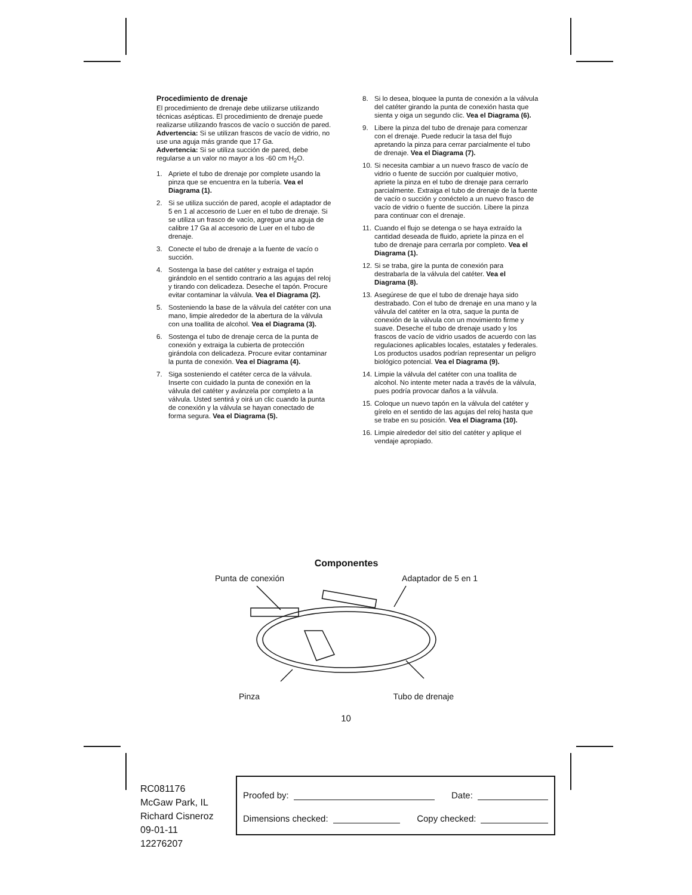Procedimiento de drenaje
El procedimiento de drenaje debe utilizarse utilizando técnicas asépticas. El procedimiento de drenaje puede realizarse utilizando frascos de vacío o succión de pared.
Advertencia: Si se utilizan frascos de vacío de vidrio, no use una aguja más grande que 17 Ga.
Advertencia: Si se utiliza succión de pared, debe regularse a un valor no mayor a los -60 cm H<sub>2</sub>O.
1. Apriete el tubo de drenaje por complete usando la pinza que se encuentra en la tubería. Vea el Diagrama (1).
2. Si se utiliza succión de pared, acople el adaptador de 5 en 1 al accesorio de Luer en el tubo de drenaje. Si se utiliza un frasco de vacío, agregue una aguja de calibre 17 Ga al accesorio de Luer en el tubo de drenaje.
3. Conecte el tubo de drenaje a la fuente de vacío o succión.
4. Sostenga la base del catéter y extraiga el tapón girándolo en el sentido contrario a las agujas del reloj y tirando con delicadeza. Deseche el tapón. Procure evitar contaminar la válvula. Vea el Diagrama (2).
5. Sosteniendo la base de la válvula del catéter con una mano, limpie alrededor de la abertura de la válvula con una toallita de alcohol. Vea el Diagrama (3).
6. Sostenga el tubo de drenaje cerca de la punta de conexión y extraiga la cubierta de protección girándola con delicadeza. Procure evitar contaminar la punta de conexión. Vea el Diagrama (4).
7. Siga sosteniendo el catéter cerca de la válvula. Inserte con cuidado la punta de conexión en la válvula del catéter y avánzela por completo a la válvula. Usted sentirá y oirá un clic cuando la punta de conexión y la válvula se hayan conectado de forma segura. Vea el Diagrama (5).
8. Si lo desea, bloquee la punta de conexión a la válvula del catéter girando la punta de conexión hasta que sienta y oiga un segundo clic. Vea el Diagrama (6).
9. Libere la pinza del tubo de drenaje para comenzar con el drenaje. Puede reducir la tasa del flujo apretando la pinza para cerrar parcialmente el tubo de drenaje. Vea el Diagrama (7).
10. Si necesita cambiar a un nuevo frasco de vacío de vidrio o fuente de succión por cualquier motivo, apriete la pinza en el tubo de drenaje para cerrarlo parcialmente. Extraiga el tubo de drenaje de la fuente de vacío o succión y conéctelo a un nuevo frasco de vacío de vidrio o fuente de succión. Libere la pinza para continuar con el drenaje.
11. Cuando el flujo se detenga o se haya extraído la cantidad deseada de fluido, apriete la pinza en el tubo de drenaje para cerrarla por completo. Vea el Diagrama (1).
12. Si se traba, gire la punta de conexión para destrabarla de la válvula del catéter. Vea el Diagrama (8).
13. Asegúrese de que el tubo de drenaje haya sido destrabado. Con el tubo de drenaje en una mano y la válvula del catéter en la otra, saque la punta de conexión de la válvula con un movimiento firme y suave. Deseche el tubo de drenaje usado y los frascos de vacío de vidrio usados de acuerdo con las regulaciones aplicables locales, estatales y federales. Los productos usados podrían representar un peligro biológico potencial. Vea el Diagrama (9).
14. Limpie la válvula del catéter con una toallita de alcohol. No intente meter nada a través de la válvula, pues podría provocar daños a la válvula.
15. Coloque un nuevo tapón en la válvula del catéter y gírelo en el sentido de las agujas del reloj hasta que se trabe en su posición. Vea el Diagrama (10).
16. Limpie alrededor del sitio del catéter y aplique el vendaje apropiado.
Componentes
Punta de conexión Adaptador de 5 en 1
Pinza Tubo de drenaje
10
RC081176
McGaw Park, IL
Richard Cisneroz
09-01-11
12276207
Proofed by: Date:
Dimensions checked: Copy checked: